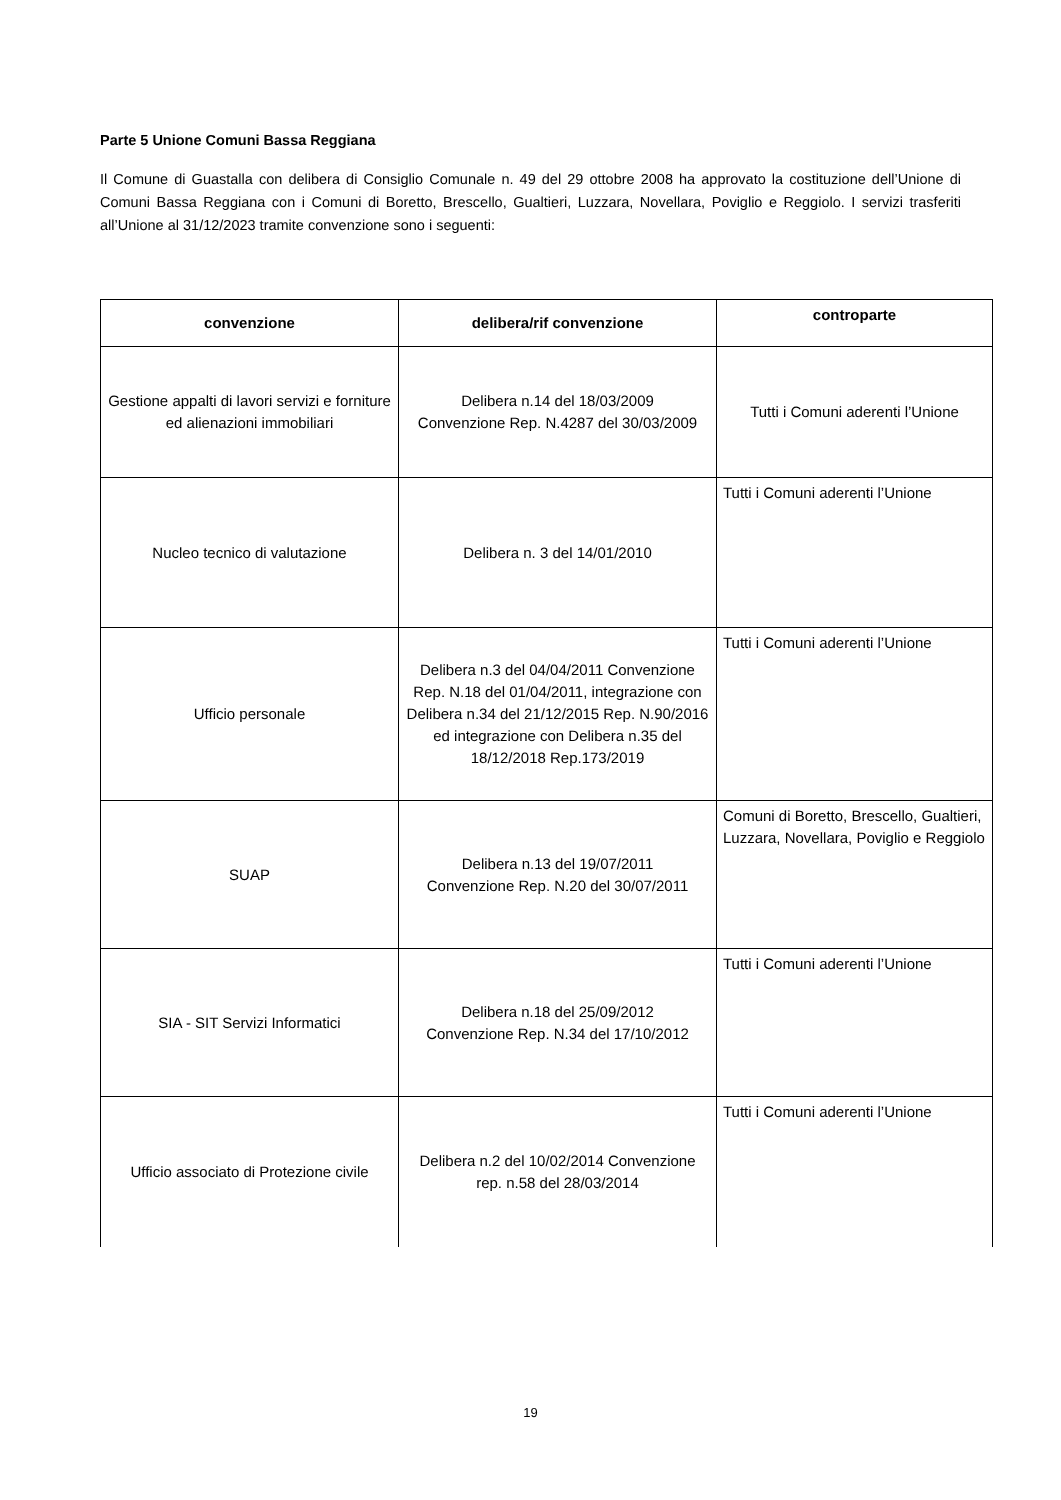Parte 5 Unione Comuni Bassa Reggiana
Il Comune di Guastalla con delibera di Consiglio Comunale n. 49 del 29 ottobre 2008 ha approvato la costituzione dell’Unione di Comuni Bassa Reggiana con i Comuni di Boretto, Brescello, Gualtieri, Luzzara, Novellara, Poviglio e Reggiolo. I servizi trasferiti all’Unione al 31/12/2023 tramite convenzione sono i seguenti:
| convenzione | delibera/rif convenzione | controparte |
| --- | --- | --- |
| Gestione appalti di lavori servizi e forniture ed alienazioni immobiliari | Delibera n.14 del 18/03/2009 Convenzione Rep. N.4287 del 30/03/2009 | Tutti i Comuni aderenti l’Unione |
| Nucleo tecnico di valutazione | Delibera n. 3 del 14/01/2010 | Tutti i Comuni aderenti l’Unione |
| Ufficio personale | Delibera n.3 del 04/04/2011 Convenzione Rep. N.18 del 01/04/2011, integrazione con Delibera n.34 del 21/12/2015 Rep. N.90/2016 ed integrazione con Delibera n.35 del 18/12/2018 Rep.173/2019 | Tutti i Comuni aderenti l’Unione |
| SUAP | Delibera n.13 del 19/07/2011 Convenzione Rep. N.20 del 30/07/2011 | Comuni di Boretto, Brescello, Gualtieri, Luzzara, Novellara, Poviglio e Reggiolo |
| SIA - SIT Servizi Informatici | Delibera n.18 del 25/09/2012 Convenzione Rep. N.34 del 17/10/2012 | Tutti i Comuni aderenti l’Unione |
| Ufficio associato di Protezione civile | Delibera n.2 del 10/02/2014 Convenzione rep. n.58 del 28/03/2014 | Tutti i Comuni aderenti l’Unione |
19